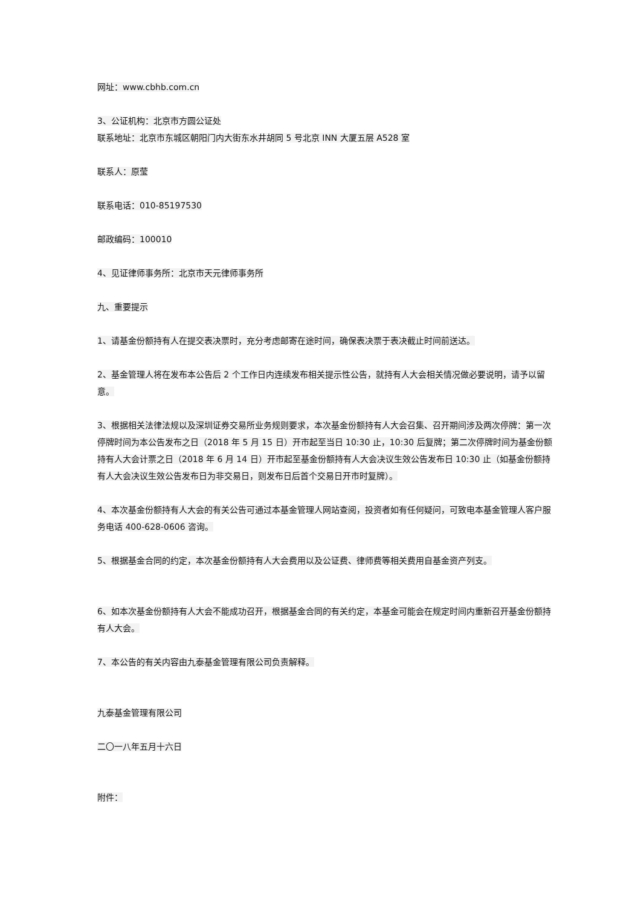网址：www.cbhb.com.cn
3、公证机构：北京市方圆公证处
联系地址：北京市东城区朝阳门内大街东水井胡同 5 号北京 INN 大厦五层 A528 室
联系人：原莹
联系电话：010-85197530
邮政编码：100010
4、见证律师事务所：北京市天元律师事务所
九、重要提示
1、请基金份额持有人在提交表决票时，充分考虑邮寄在途时间，确保表决票于表决截止时间前送达。
2、基金管理人将在发布本公告后 2 个工作日内连续发布相关提示性公告，就持有人大会相关情况做必要说明，请予以留意。
3、根据相关法律法规以及深圳证券交易所业务规则要求，本次基金份额持有人大会召集、召开期间涉及两次停牌：第一次停牌时间为本公告发布之日（2018 年 5 月 15 日）开市起至当日 10:30 止，10:30 后复牌；第二次停牌时间为基金份额持有人大会计票之日（2018 年 6 月 14 日）开市起至基金份额持有人大会决议生效公告发布日 10:30 止（如基金份额持有人大会决议生效公告发布日为非交易日，则发布日后首个交易日开市时复牌）。
4、本次基金份额持有人大会的有关公告可通过本基金管理人网站查阅，投资者如有任何疑问，可致电本基金管理人客户服务电话 400-628-0606 咨询。
5、根据基金合同的约定，本次基金份额持有人大会费用以及公证费、律师费等相关费用自基金资产列支。
6、如本次基金份额持有人大会不能成功召开，根据基金合同的有关约定，本基金可能会在规定时间内重新召开基金份额持有人大会。
7、本公告的有关内容由九泰基金管理有限公司负责解释。
九泰基金管理有限公司
二〇一八年五月十六日
附件：